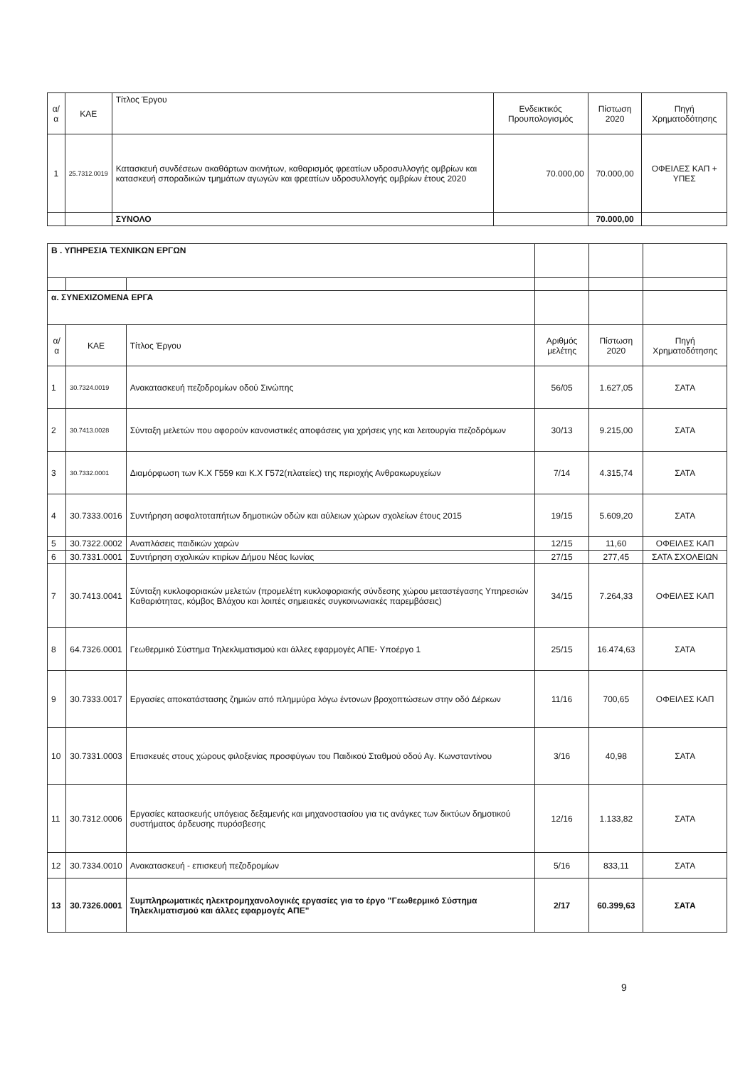| α/α | ΚΑΕ | Τίτλος Έργου | Ενδεικτικός Προυπολογισμός | Πίστωση 2020 | Πηγή Χρηματοδότησης |
| --- | --- | --- | --- | --- | --- |
| 1 | 25.7312.0019 | Κατασκευή συνδέσεων ακαθάρτων ακινήτων, καθαρισμός φρεατίων υδροσυλλογής ομβρίων και κατασκευή σποραδικών τμημάτων αγωγών και φρεατίων υδροσυλλογής ομβρίων έτους 2020 | 70.000,00 | 70.000,00 | ΟΦΕΙΛΕΣ ΚΑΠ + ΥΠΕΣ |
| | | ΣΥΝΟΛΟ | | 70.000,00 | |
| Β . ΥΠΗΡΕΣΙΑ ΤΕΧΝΙΚΩΝ ΕΡΓΩΝ | | | | | |
| α. ΣΥΝΕΧΙΖΟΜΕΝΑ ΕΡΓΑ | | | | | |
| α/α | ΚΑΕ | Τίτλος Έργου | Αριθμός μελέτης | Πίστωση 2020 | Πηγή Χρηματοδότησης |
| 1 | 30.7324.0019 | Ανακατασκευή πεζοδρομίων οδού Σινώπης | 56/05 | 1.627,05 | ΣΑΤΑ |
| 2 | 30.7413.0028 | Σύνταξη μελετών που αφορούν κανονιστικές αποφάσεις για χρήσεις γης και λειτουργία πεζοδρόμων | 30/13 | 9.215,00 | ΣΑΤΑ |
| 3 | 30.7332.0001 | Διαμόρφωση των Κ.Χ Γ559 και Κ.Χ Γ572(πλατείες) της περιοχής Ανθρακωρυχείων | 7/14 | 4.315,74 | ΣΑΤΑ |
| 4 | 30.7333.0016 | Συντήρηση ασφαλτοταπήτων δημοτικών οδών και αύλειων χώρων σχολείων έτους 2015 | 19/15 | 5.609,20 | ΣΑΤΑ |
| 5 | 30.7322.0002 | Αναπλάσεις παιδικών χαρών | 12/15 | 11,60 | ΟΦΕΙΛΕΣ ΚΑΠ |
| 6 | 30.7331.0001 | Συντήρηση σχολικών κτιρίων Δήμου Νέας Ιωνίας | 27/15 | 277,45 | ΣΑΤΑ ΣΧΟΛΕΙΩΝ |
| 7 | 30.7413.0041 | Σύνταξη κυκλοφοριακών μελετών (προμελέτη κυκλοφοριακής σύνδεσης χώρου μεταστέγασης Υπηρεσιών Καθαριότητας, κόμβος Βλάχου και λοιπές σημειακές συγκοινωνιακές παρεμβάσεις) | 34/15 | 7.264,33 | ΟΦΕΙΛΕΣ ΚΑΠ |
| 8 | 64.7326.0001 | Γεωθερμικό Σύστημα Τηλεκλιματισμού και άλλες εφαρμογές ΑΠΕ- Υποέργο 1 | 25/15 | 16.474,63 | ΣΑΤΑ |
| 9 | 30.7333.0017 | Εργασίες αποκατάστασης ζημιών από πλημμύρα λόγω έντονων βροχοπτώσεων στην οδό Δέρκων | 11/16 | 700,65 | ΟΦΕΙΛΕΣ ΚΑΠ |
| 10 | 30.7331.0003 | Επισκευές στους χώρους φιλοξενίας προσφύγων του Παιδικού Σταθμού οδού Αγ. Κωνσταντίνου | 3/16 | 40,98 | ΣΑΤΑ |
| 11 | 30.7312.0006 | Εργασίες κατασκευής υπόγειας δεξαμενής και μηχανοστασίου για τις ανάγκες των δικτύων δημοτικού συστήματος άρδευσης πυρόσβεσης | 12/16 | 1.133,82 | ΣΑΤΑ |
| 12 | 30.7334.0010 | Ανακατασκευή - επισκευή πεζοδρομίων | 5/16 | 833,11 | ΣΑΤΑ |
| 13 | 30.7326.0001 | Συμπληρωματικές ηλεκτρομηχανολογικές εργασίες για το έργο "Γεωθερμικό Σύστημα Τηλεκλιματισμού και άλλες εφαρμογές ΑΠΕ" | 2/17 | 60.399,63 | ΣΑΤΑ |
9